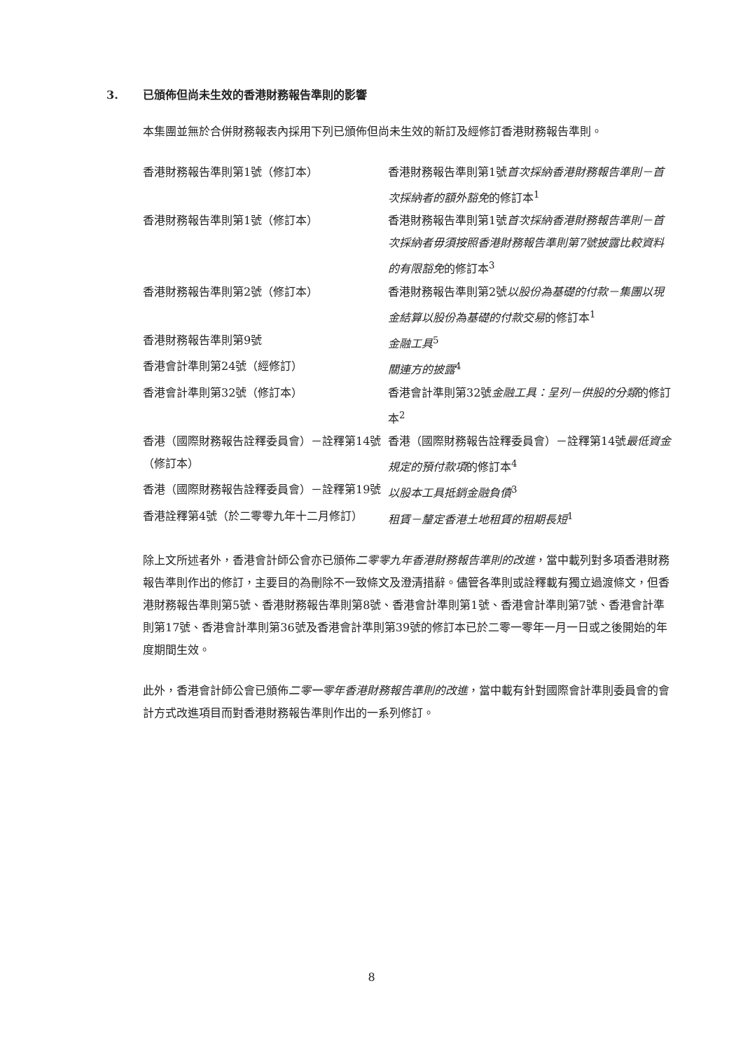3. 已頒佈但尚未生效的香港財務報告準則的影響
本集團並無於合併財務報表內採用下列已頒佈但尚未生效的新訂及經修訂香港財務報告準則。
| 香港財務報告準則第1號（修訂本） | 香港財務報告準則第1號 首次採納香港財務報告準則－首次採納者的額外豁免 的修訂本<sup>1</sup> |
| 香港財務報告準則第1號（修訂本） | 香港財務報告準則第1號 首次採納香港財務報告準則－首次採納者毋須按照香港財務報告準則第7號披露比較資料的有限豁免 的修訂本<sup>3</sup> |
| 香港財務報告準則第2號（修訂本） | 香港財務報告準則第2號 以股份為基礎的付款－集團以現金結算以股份為基礎的付款交易 的修訂本<sup>1</sup> |
| 香港財務報告準則第9號 | 金融工具<sup>5</sup> |
| 香港會計準則第24號（經修訂） | 關連方的披露<sup>4</sup> |
| 香港會計準則第32號（修訂本） | 香港會計準則第32號 金融工具：呈列－供股的分類 的修訂本<sup>2</sup> |
| 香港（國際財務報告詮釋委員會）－詮釋第14號（修訂本） | 香港（國際財務報告詮釋委員會）－詮釋第14號 最低資金規定的預付款項 的修訂本<sup>4</sup> |
| 香港（國際財務報告詮釋委員會）－詮釋第19號 | 以股本工具抵銷金融負債<sup>3</sup> |
| 香港詮釋第4號（於二零零九年十二月修訂） | 租賃－釐定香港土地租賃的租期長短<sup>1</sup> |
除上文所述者外，香港會計師公會亦已頒佈二零零九年香港財務報告準則的改進，當中載列對多項香港財務報告準則作出的修訂，主要目的為刪除不一致條文及澄清措辭。儘管各準則或詮釋載有獨立過渡條文，但香港財務報告準則第5號、香港財務報告準則第8號、香港會計準則第1號、香港會計準則第7號、香港會計準則第17號、香港會計準則第36號及香港會計準則第39號的修訂本已於二零一零年一月一日或之後開始的年度期間生效。
此外，香港會計師公會已頒佈二零一零年香港財務報告準則的改進，當中載有針對國際會計準則委員會的會計方式改進項目而對香港財務報告準則作出的一系列修訂。
8